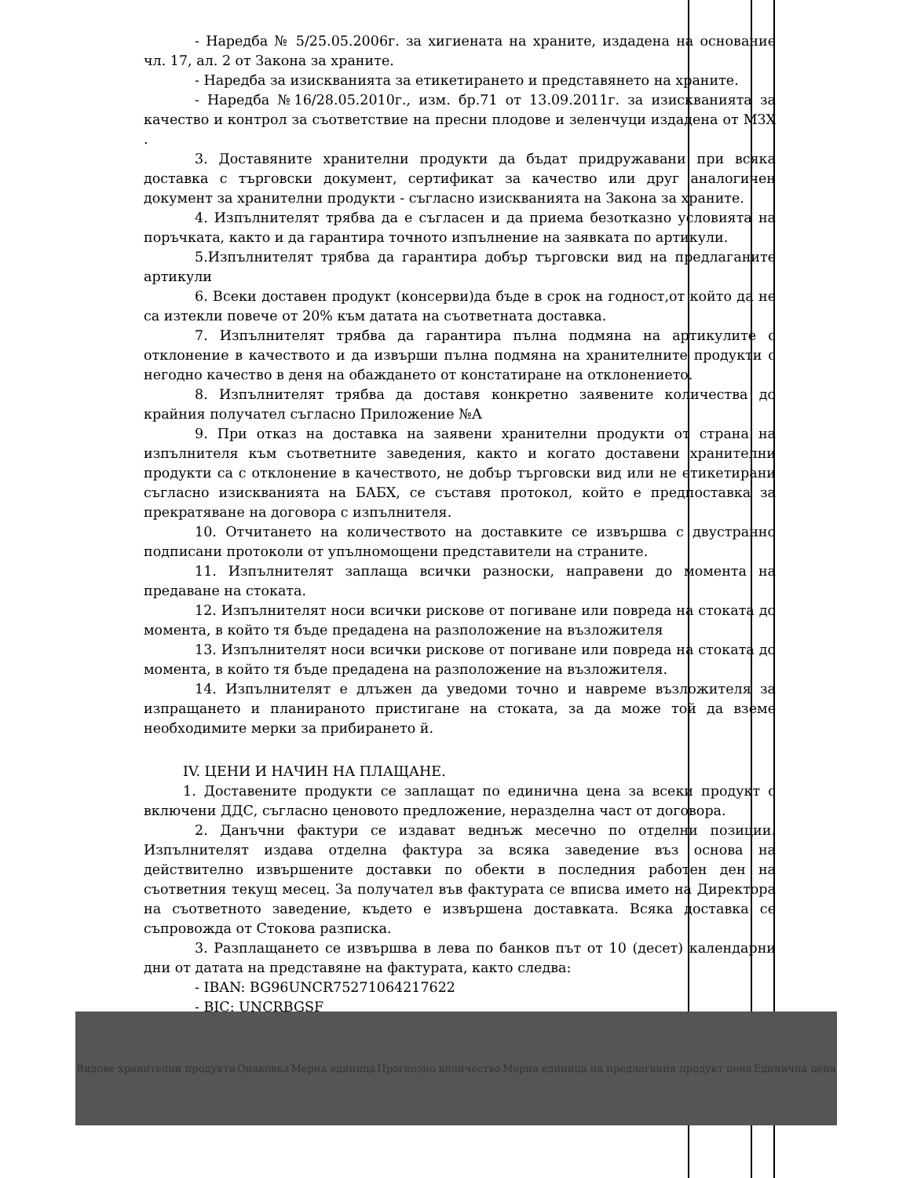- Наредба № 5/25.05.2006г. за хигиената на храните, издадена на основание чл. 17, ал. 2 от Закона за храните.
- Наредба за изискванията за етикетирането и представянето на храните.
- Наредба №16/28.05.2010г., изм. бр.71 от 13.09.2011г. за изискванията за качество и контрол за съответствие на пресни плодове и зеленчуци издадена от МЗХ .
3. Доставяните хранителни продукти да бъдат придружавани при всяка доставка с търговски документ, сертификат за качество или друг аналогичен документ за хранителни продукти - съгласно изискванията на Закона за храните.
4. Изпълнителят трябва да е съгласен и да приема безотказно условията на поръчката, както и да гарантира точното изпълнение на заявката по артикули.
5.Изпълнителят трябва да гарантира добър търговски вид на предлаганите артикули
6. Всеки доставен продукт (консерви)да бъде в срок на годност,от който да не са изтекли повече от 20% към датата на съответната доставка.
7. Изпълнителят трябва да гарантира пълна подмяна на артикулите с отклонение в качеството и да извърши пълна подмяна на хранителните продукти с негодно качество в деня на обаждането от констатиране на отклонението.
8. Изпълнителят трябва да доставя конкретно заявените количества до крайния получател съгласно Приложение №А
9. При отказ на доставка на заявени хранителни продукти от страна на изпълнителя към съответните заведения, както и когато доставени хранителни продукти са с отклонение в качеството, не добър търговски вид или не етикетирани съгласно изискванията на БАБХ, се съставя протокол, който е предпоставка за прекратяване на договора с изпълнителя.
10. Отчитането на количеството на доставките се извършва с двустранно подписани протоколи от упълномощени представители на страните.
11. Изпълнителят заплаща всички разноски, направени до момента на предаване на стоката.
12. Изпълнителят носи всички рискове от погиване или повреда на стоката до момента, в който тя бъде предадена на разположение на възложителя
13. Изпълнителят носи всички рискове от погиване или повреда на стоката до момента, в който тя бъде предадена на разположение на възложителя.
14. Изпълнителят е длъжен да уведоми точно и навреме възложителя за изпращането и планираното пристигане на стоката, за да може той да вземе необходимите мерки за прибирането й.
IV. ЦЕНИ И НАЧИН НА ПЛАЩАНЕ.
1. Доставените продукти се заплащат по единична цена за всеки продукт с включени ДДС, съгласно ценовото предложение, неразделна част от договора.
2. Данъчни фактури се издават веднъж месечно по отделни позиции. Изпълнителят издава отделна фактура за всяка заведение въз основа на действително извършените доставки по обекти в последния работен ден на съответния текущ месец. За получател във фактурата се вписва името на Директора на съответното заведение, където е извършена доставката. Всяка доставка се съпровожда от Стокова разписка.
3. Разплащането се извършва в лева по банков път от 10 (десет) календарни дни от датата на представяне на фактурата, както следва:
- IBAN: BG96UNCR75271064217622
- BIC: UNCRBGSF
| Видове хранителни продукти | Опаковка | Мерна единица | Прогнозно количество | Мерна единица на предлагания продукт цена | Единична цена |